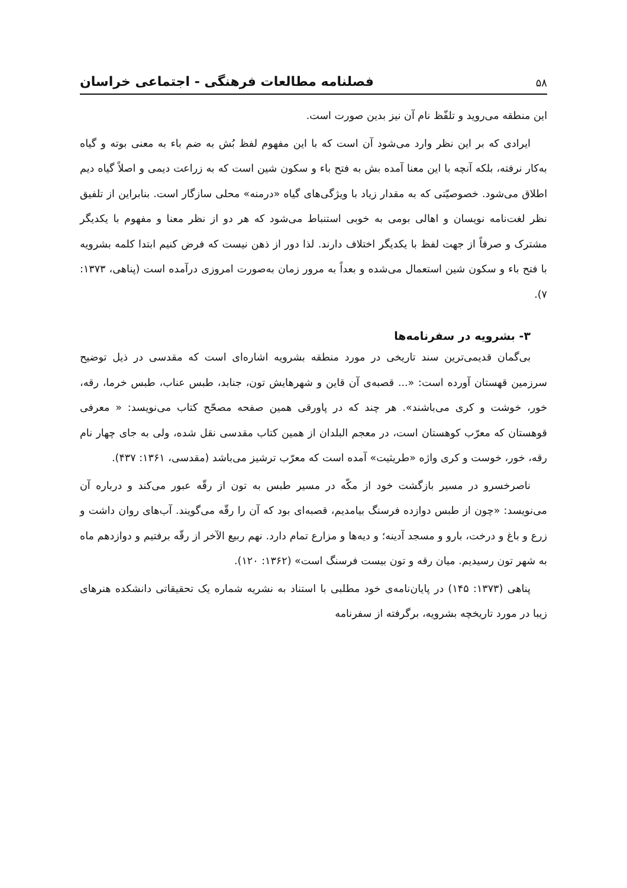۵۸ فصلنامه مطالعات فرهنگی - اجتماعی خراسان
این منطقه می‌روید و تلفّظ نام آن نیز بدین صورت است.
ایرادی که بر این نظر وارد می‌شود آن است که با این مفهوم لفظ بُش به ضم باء به معنی بوته و گیاه به‌کار نرفته، بلکه آنچه با این معنا آمده بش به فتح باء و سکون شین است که به زراعت دیمی و اصلاً گیاه دیم اطلاق می‌شود. خصوصیّتی که به مقدار زیاد با ویژگی‌های گیاه «درمنه» محلی سازگار است. بنابراین از تلفیق نظر لغت‌نامه نویسان و اهالی بومی به خوبی استنباط می‌شود که هر دو از نظر معنا و مفهوم با یکدیگر مشترک و صرفاً از جهت لفظ با یکدیگر اختلاف دارند. لذا دور از ذهن نیست که فرض کنیم ابتدا کلمه بشرویه با فتح باء و سکون شین استعمال می‌شده و بعداً به مرور زمان به‌صورت امروزی درآمده است (پناهی، ۱۳۷۳: ۷).
۳- بشرویه در سفرنامه‌ها
بی‌گمان قدیمی‌ترین سند تاریخی در مورد منطقه بشرویه اشاره‌ای است که مقدسی در ذیل توضیح سرزمین قهستان آورده است: «... قصبه‌ی آن قاین و شهرهایش تون، جنابد، طبس عناب، طبس خرما، رقه، خور، خوشت و کری می‌باشند». هر چند که در پاورقی همین صفحه مصحّح کتاب می‌نویسد: « معرفی قوهستان که معرّب کوهستان است، در معجم البلدان از همین کتاب مقدسی نقل شده، ولی به جای چهار نام رقه، خور، خوست و کری واژه «طریثیت» آمده است که معرّب ترشیز می‌باشد (مقدسی، ۱۳۶۱: ۴۳۷).
ناصرخسرو در مسیر بازگشت خود از مکّه در مسیر طبس به تون از رقّه عبور می‌کند و درباره آن می‌نویسد: «چون از طبس دوازده فرسنگ بیامدیم، قصبه‌ای بود که آن را رقّه می‌گویند. آب‌های روان داشت و زرع و باغ و درخت، بارو و مسجد آدینه؛ و دیه‌ها و مزارع تمام دارد. نهم ربیع الآخر از رقّه برفتیم و دوازدهم ماه به شهر تون رسیدیم. میان رقه و تون بیست فرسنگ است» (۱۳۶۲: ۱۲۰).
پناهی (۱۳۷۳: ۱۴۵) در پایان‌نامه‌ی خود مطلبی با استناد به نشریه شماره یک تحقیقاتی دانشکده هنرهای زیبا در مورد تاریخچه بشرویه، برگرفته از سفرنامه